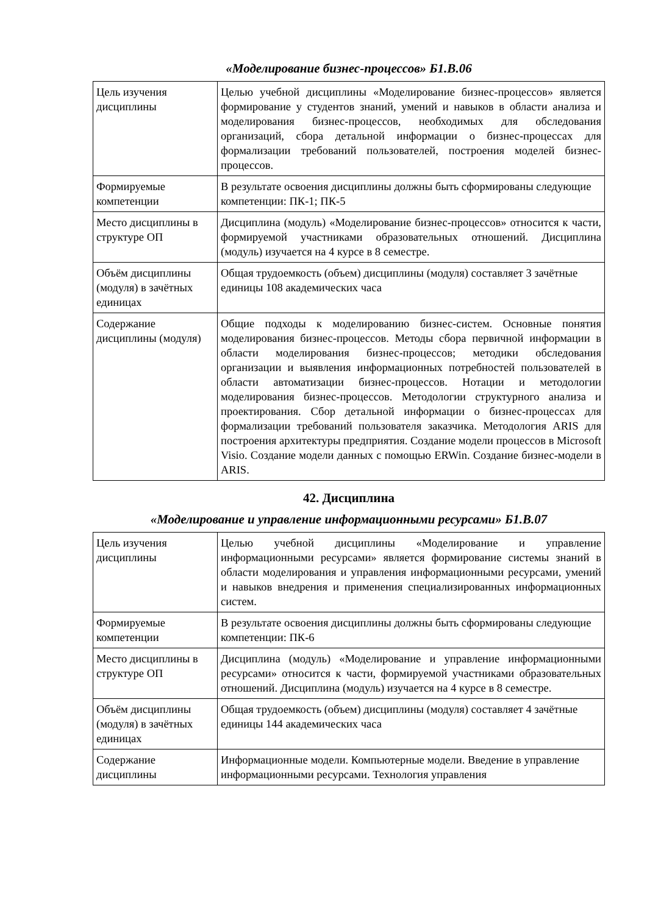«Моделирование бизнес-процессов» Б1.В.06
| Цель изучения дисциплины | Целью учебной дисциплины «Моделирование бизнес-процессов» является формирование у студентов знаний, умений и навыков в области анализа и моделирования бизнес-процессов, необходимых для обследования организаций, сбора детальной информации о бизнес-процессах для формализации требований пользователей, построения моделей бизнес-процессов. |
| Формируемые компетенции | В результате освоения дисциплины должны быть сформированы следующие компетенции: ПК-1; ПК-5 |
| Место дисциплины в структуре ОП | Дисциплина (модуль) «Моделирование бизнес-процессов» относится к части, формируемой участниками образовательных отношений. Дисциплина (модуль) изучается на 4 курсе в 8 семестре. |
| Объём дисциплины (модуля) в зачётных единицах | Общая трудоемкость (объем) дисциплины (модуля) составляет 3 зачётные единицы 108 академических часа |
| Содержание дисциплины (модуля) | Общие подходы к моделированию бизнес-систем. Основные понятия моделирования бизнес-процессов. Методы сбора первичной информации в области моделирования бизнес-процессов; методики обследования организации и выявления информационных потребностей пользователей в области автоматизации бизнес-процессов. Нотации и методологии моделирования бизнес-процессов. Методологии структурного анализа и проектирования. Сбор детальной информации о бизнес-процессах для формализации требований пользователя заказчика. Методология ARIS для построения архитектуры предприятия. Создание модели процессов в Microsoft Visio. Создание модели данных с помощью ERWin. Создание бизнес-модели в ARIS. |
42. Дисциплина
«Моделирование и управление информационными ресурсами» Б1.В.07
| Цель изучения дисциплины | Целью учебной дисциплины «Моделирование и управление информационными ресурсами» является формирование системы знаний в области моделирования и управления информационными ресурсами, умений и навыков внедрения и применения специализированных информационных систем. |
| Формируемые компетенции | В результате освоения дисциплины должны быть сформированы следующие компетенции: ПК-6 |
| Место дисциплины в структуре ОП | Дисциплина (модуль) «Моделирование и управление информационными ресурсами» относится к части, формируемой участниками образовательных отношений. Дисциплина (модуль) изучается на 4 курсе в 8 семестре. |
| Объём дисциплины (модуля) в зачётных единицах | Общая трудоемкость (объем) дисциплины (модуля) составляет 4 зачётные единицы 144 академических часа |
| Содержание дисциплины | Информационные модели. Компьютерные модели. Введение в управление информационными ресурсами. Технология управления |